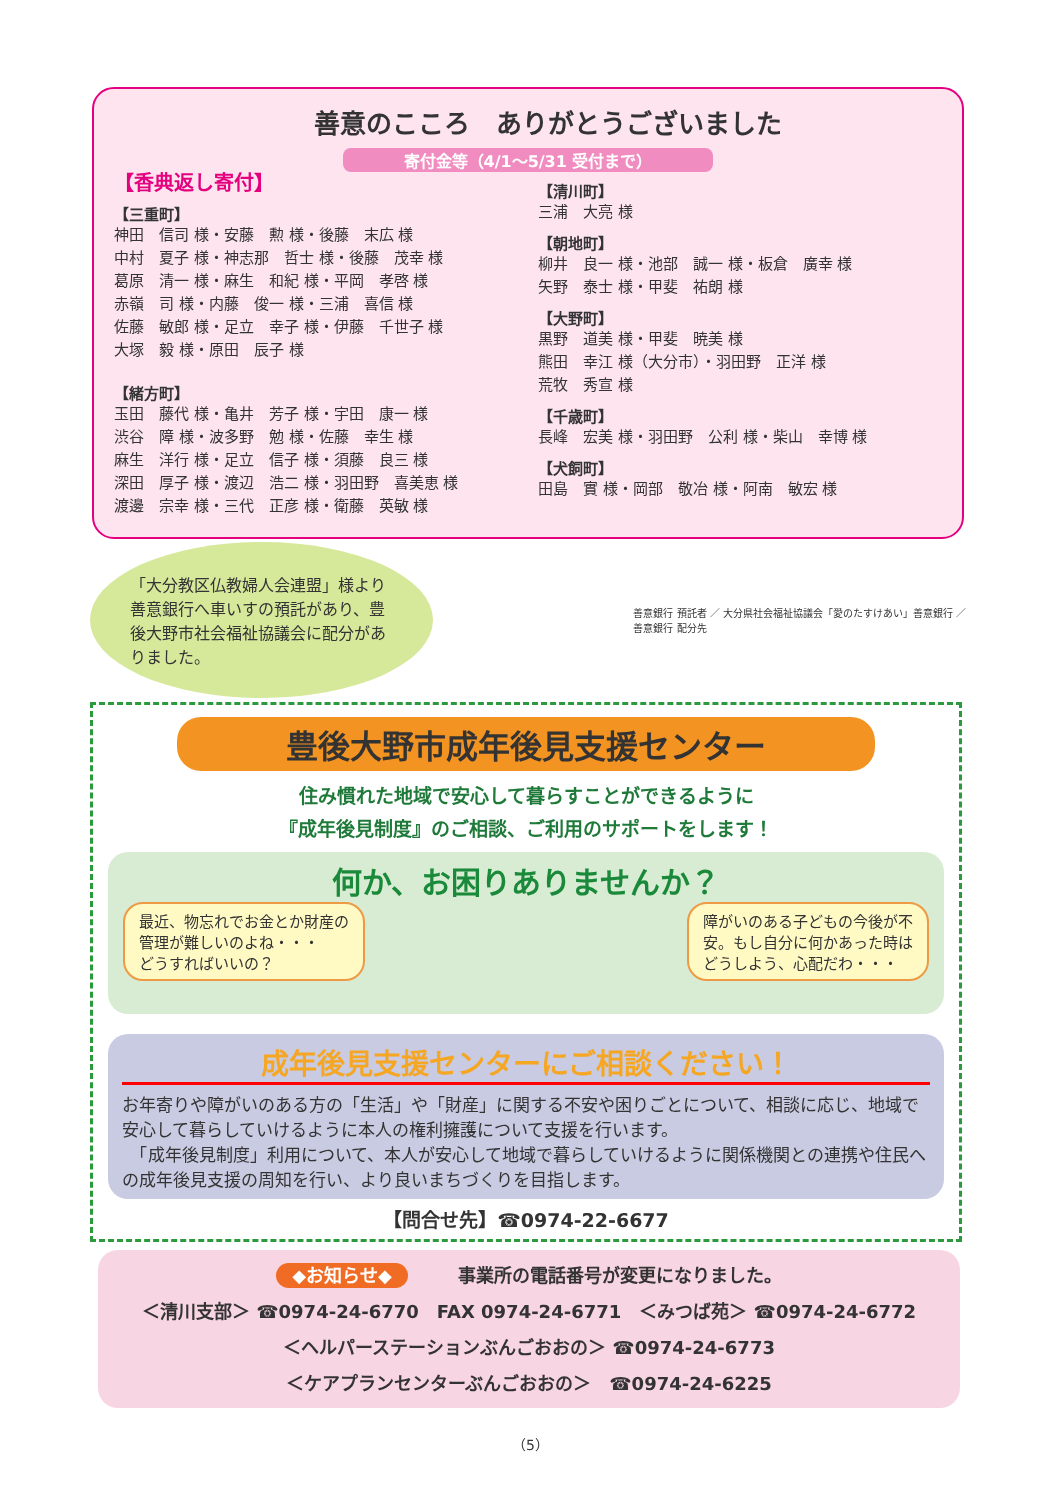善意のこころ　ありがとうございました
寄付金等（4/1～5/31 受付まで）
【香典返し寄付】
【三重町】
神田　信司 様・安藤　勲 様・後藤　末広 様
中村　夏子 様・神志那　哲士 様・後藤　茂幸 様
葛原　清一 様・麻生　和紀 様・平岡　孝啓 様
赤嶺　司 様・内藤　俊一 様・三浦　喜信 様
佐藤　敏郎 様・足立　幸子 様・伊藤　千世子 様
大塚　毅 様・原田　辰子 様
【緒方町】
玉田　藤代 様・亀井　芳子 様・宇田　康一 様
渋谷　障 様・波多野　勉 様・佐藤　幸生 様
麻生　洋行 様・足立　信子 様・須藤　良三 様
深田　厚子 様・渡辺　浩二 様・羽田野　喜美恵 様
渡邊　宗幸 様・三代　正彦 様・衛藤　英敏 様
【清川町】
三浦　大亮 様
【朝地町】
柳井　良一 様・池部　誠一 様・板倉　廣幸 様
矢野　泰士 様・甲斐　祐朗 様
【大野町】
黒野　道美 様・甲斐　暁美 様
熊田　幸江 様（大分市）・羽田野　正洋 様
荒牧　秀宣 様
【千歳町】
長峰　宏美 様・羽田野　公利 様・柴山　幸博 様
【犬飼町】
田島　實 様・岡部　敬冶 様・阿南　敏宏 様
「大分教区仏教婦人会連盟」様より善意銀行へ車いすの預託があり、豊後大野市社会福祉協議会に配分がありました。
善意銀行 預託者 ／ 大分県社会福祉協議会「愛のたすけあい」善意銀行 ／ 善意銀行 配分先
豊後大野市成年後見支援センター
住み慣れた地域で安心して暮らすことができるように
『成年後見制度』のご相談、ご利用のサポートをします！
何か、お困りありませんか？
最近、物忘れでお金とか財産の管理が難しいのよね・・・
どうすればいいの？
障がいのある子どもの今後が不安。もし自分に何かあった時はどうしよう、心配だわ・・・
成年後見支援センターにご相談ください！
お年寄りや障がいのある方の「生活」や「財産」に関する不安や困りごとについて、相談に応じ、地域で安心して暮らしていけるように本人の権利擁護について支援を行います。
　「成年後見制度」利用について、本人が安心して地域で暮らしていけるように関係機関との連携や住民への成年後見支援の周知を行い、より良いまちづくりを目指します。
【問合せ先】☎0974-22-6677
◆お知らせ◆ 事業所の電話番号が変更になりました。
＜清川支部＞ ☎0974-24-6770　FAX 0974-24-6771　＜みつば苑＞ ☎0974-24-6772
＜ヘルパーステーションぶんごおおの＞ ☎0974-24-6773
＜ケアプランセンターぶんごおおの＞　☎0974-24-6225
（5）